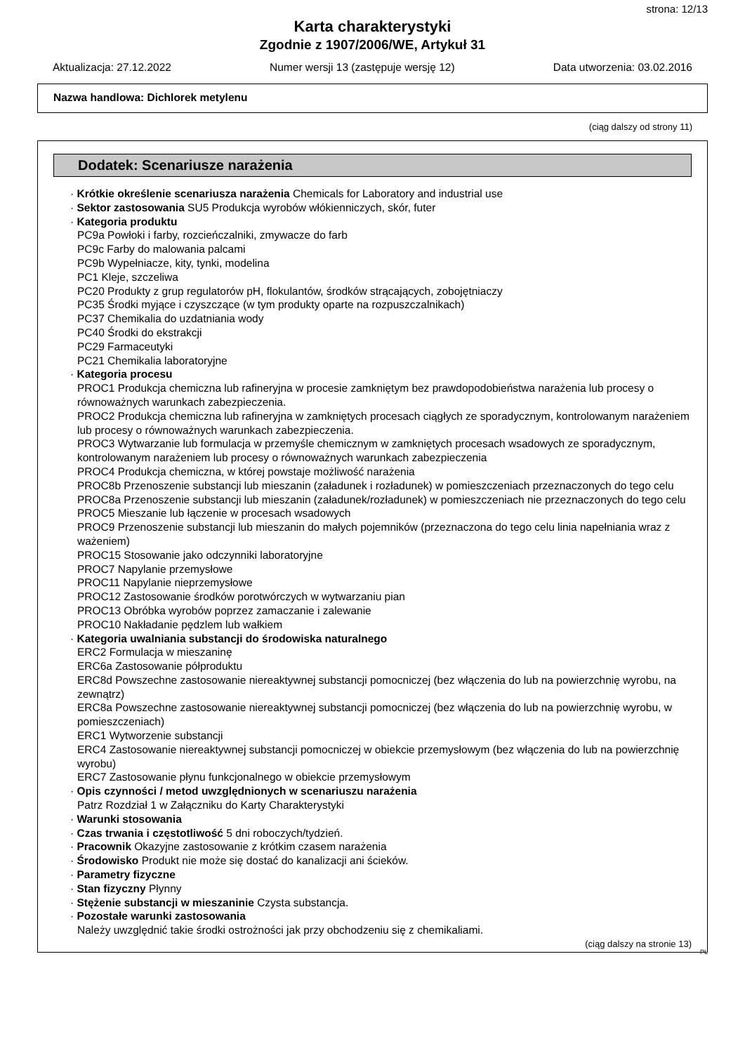strona: 12/13
Karta charakterystyki
Zgodnie z 1907/2006/WE, Artykuł 31
Aktualizacja: 27.12.2022 Numer wersji 13 (zastępuje wersję 12) Data utworzenia: 03.02.2016
Nazwa handlowa: Dichlorek metylenu
(ciąg dalszy od strony 11)
Dodatek: Scenariusze narażenia
· Krótkie określenie scenariusza narażenia Chemicals for Laboratory and industrial use
· Sektor zastosowania SU5 Produkcja wyrobów włókienniczych, skór, futer
· Kategoria produktu
PC9a Powłoki i farby, rozcieńczalniki, zmywacze do farb
PC9c Farby do malowania palcami
PC9b Wypełniacze, kity, tynki, modelina
PC1 Kleje, szczeliwa
PC20 Produkty z grup regulatorów pH, flokulantów, środków strącających, zobojętniaczy
PC35 Środki myjące i czyszczące (w tym produkty oparte na rozpuszczalnikach)
PC37 Chemikalia do uzdatniania wody
PC40 Środki do ekstrakcji
PC29 Farmaceutyki
PC21 Chemikalia laboratoryjne
· Kategoria procesu
PROC1 Produkcja chemiczna lub rafineryjna w procesie zamkniętym bez prawdopodobieństwa narażenia lub procesy o równoważnych warunkach zabezpieczenia.
PROC2 Produkcja chemiczna lub rafineryjna w zamkniętych procesach ciągłych ze sporadycznym, kontrolowanym narażeniem lub procesy o równoważnych warunkach zabezpieczenia.
PROC3 Wytwarzanie lub formulacja w przemyśle chemicznym w zamkniętych procesach wsadowych ze sporadycznym, kontrolowanym narażeniem lub procesy o równoważnych warunkach zabezpieczenia
PROC4 Produkcja chemiczna, w której powstaje możliwość narażenia
PROC8b Przenoszenie substancji lub mieszanin (załadunek i rozładunek) w pomieszczeniach przeznaczonych do tego celu
PROC8a Przenoszenie substancji lub mieszanin (załadunek/rozładunek) w pomieszczeniach nie przeznaczonych do tego celu
PROC5 Mieszanie lub łączenie w procesach wsadowych
PROC9 Przenoszenie substancji lub mieszanin do małych pojemników (przeznaczona do tego celu linia napełniania wraz z ważeniem)
PROC15 Stosowanie jako odczynniki laboratoryjne
PROC7 Napylanie przemysłowe
PROC11 Napylanie nieprzemysłowe
PROC12 Zastosowanie środków porotwórczych w wytwarzaniu pian
PROC13 Obróbka wyrobów poprzez zamaczanie i zalewanie
PROC10 Nakładanie pędzlem lub wałkiem
· Kategoria uwalniania substancji do środowiska naturalnego
ERC2 Formulacja w mieszaninę
ERC6a Zastosowanie półproduktu
ERC8d Powszechne zastosowanie niereaktywnej substancji pomocniczej (bez włączenia do lub na powierzchnię wyrobu, na zewnątrz)
ERC8a Powszechne zastosowanie niereaktywnej substancji pomocniczej (bez włączenia do lub na powierzchnię wyrobu, w pomieszczeniach)
ERC1 Wytworzenie substancji
ERC4 Zastosowanie niereaktywnej substancji pomocniczej w obiekcie przemysłowym (bez włączenia do lub na powierzchnię wyrobu)
ERC7 Zastosowanie płynu funkcjonalnego w obiekcie przemysłowym
· Opis czynności / metod uwzględnionych w scenariuszu narażenia
Patrz Rozdział 1 w Załączniku do Karty Charakterystyki
· Warunki stosowania
· Czas trwania i częstotliwość 5 dni roboczych/tydzień.
· Pracownik Okazyjne zastosowanie z krótkim czasem narażenia
· Środowisko Produkt nie może się dostać do kanalizacji ani ścieków.
· Parametry fizyczne
· Stan fizyczny Płynny
· Stężenie substancji w mieszaninie Czysta substancja.
· Pozostałe warunki zastosowania
Należy uwzględnić takie środki ostrożności jak przy obchodzeniu się z chemikaliami.
(ciąg dalszy na stronie 13)
PL